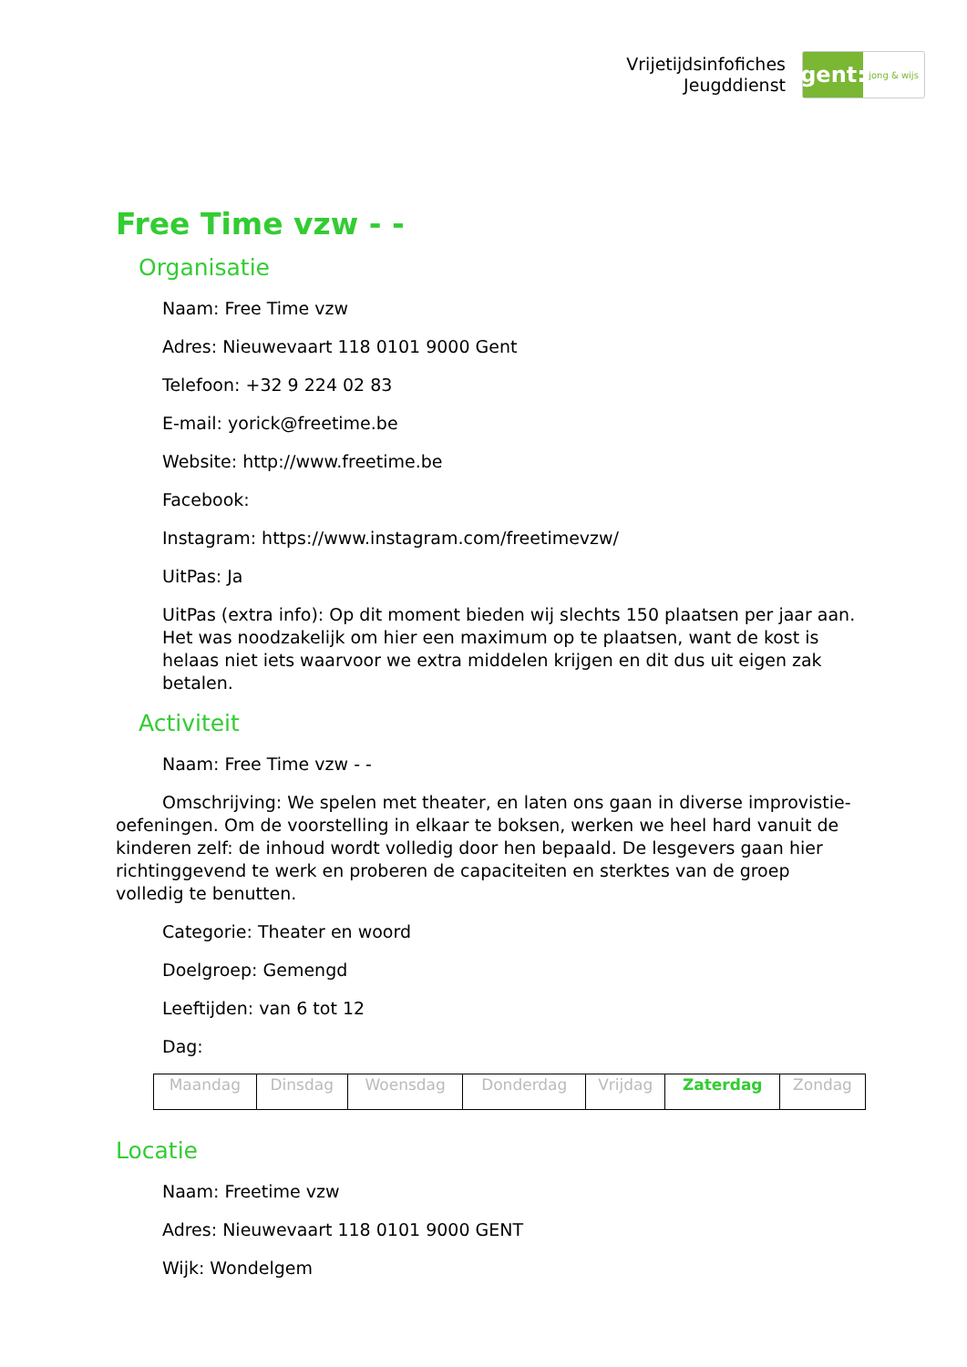Vrijetijdsinfofiches
Jeugddienst
gent:
jong & wijs
Free Time vzw - -
Organisatie
Naam: Free Time vzw
Adres: Nieuwevaart 118 0101 9000 Gent
Telefoon: +32 9 224 02 83
E-mail: yorick@freetime.be
Website: http://www.freetime.be
Facebook:
Instagram: https://www.instagram.com/freetimevzw/
UitPas: Ja
UitPas (extra info): Op dit moment bieden wij slechts 150 plaatsen per jaar aan. Het was noodzakelijk om hier een maximum op te plaatsen, want de kost is helaas niet iets waarvoor we extra middelen krijgen en dit dus uit eigen zak betalen.
Activiteit
Naam: Free Time vzw - -
Omschrijving: We spelen met theater, en laten ons gaan in diverse improvistie-oefeningen. Om de voorstelling in elkaar te boksen, werken we heel hard vanuit de kinderen zelf: de inhoud wordt volledig door hen bepaald. De lesgevers gaan hier richtinggevend te werk en proberen de capaciteiten en sterktes van de groep volledig te benutten.
Categorie: Theater en woord
Doelgroep: Gemengd
Leeftijden: van 6 tot 12
Dag:
| Maandag | Dinsdag | Woensdag | Donderdag | Vrijdag | Zaterdag | Zondag |
Locatie
Naam: Freetime vzw
Adres: Nieuwevaart 118 0101 9000 GENT
Wijk: Wondelgem